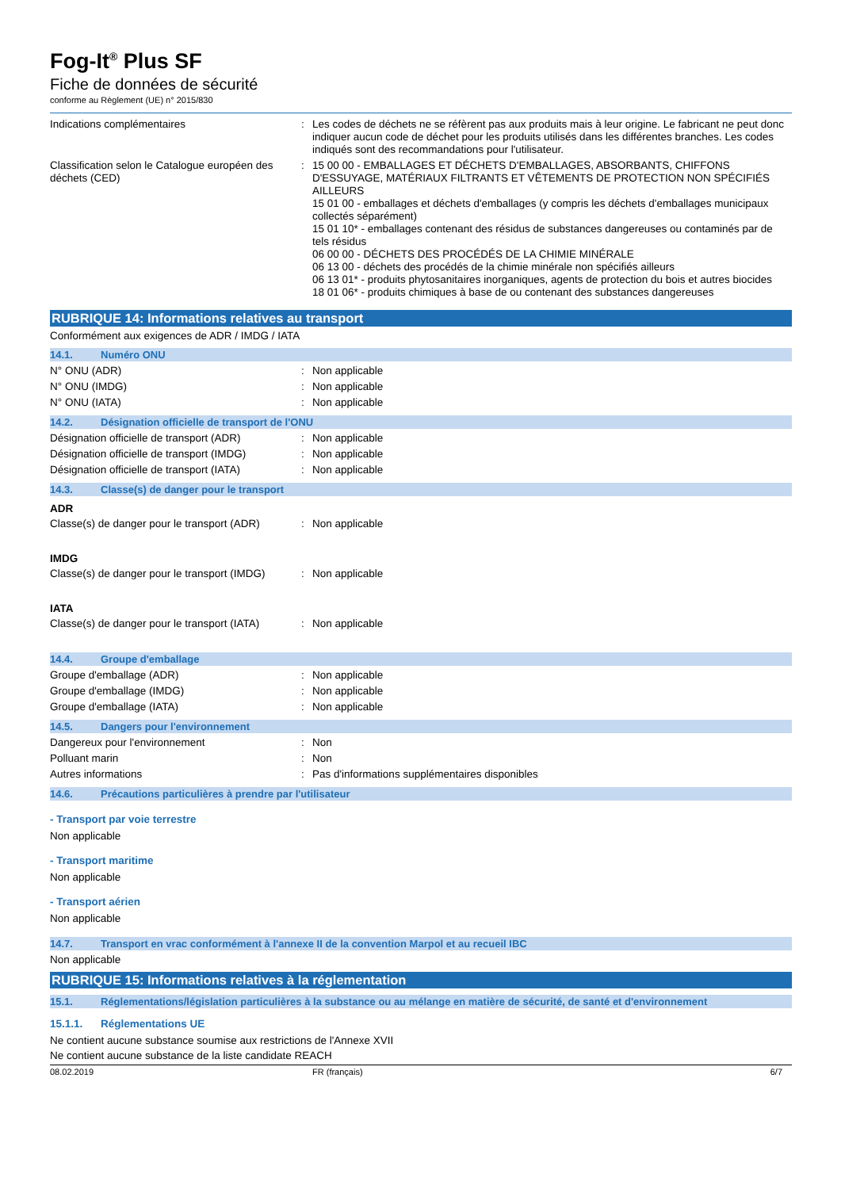Fog-It<sup>®</sup> Plus SF
Fiche de données de sécurité
conforme au Règlement (UE) n° 2015/830
Indications complémentaires : Les codes de déchets ne se réfèrent pas aux produits mais à leur origine. Le fabricant ne peut donc indiquer aucun code de déchet pour les produits utilisés dans les différentes branches. Les codes indiqués sont des recommandations pour l'utilisateur.
Classification selon le Catalogue européen des déchets (CED)
: 15 00 00 - EMBALLAGES ET DÉCHETS D'EMBALLAGES, ABSORBANTS, CHIFFONS D'ESSUYAGE, MATÉRIAUX FILTRANTS ET VÊTEMENTS DE PROTECTION NON SPÉCIFIÉS AILLEURS
15 01 00 - emballages et déchets d'emballages (y compris les déchets d'emballages municipaux collectés séparément)
15 01 10* - emballages contenant des résidus de substances dangereuses ou contaminés par de tels résidus
06 00 00 - DÉCHETS DES PROCÉDÉS DE LA CHIMIE MINÉRALE
06 13 00 - déchets des procédés de la chimie minérale non spécifiés ailleurs
06 13 01* - produits phytosanitaires inorganiques, agents de protection du bois et autres biocides
18 01 06* - produits chimiques à base de ou contenant des substances dangereuses
RUBRIQUE 14: Informations relatives au transport
Conformément aux exigences de ADR / IMDG / IATA
14.1. Numéro ONU
N° ONU (ADR) : Non applicable
N° ONU (IMDG) : Non applicable
N° ONU (IATA) : Non applicable
14.2. Désignation officielle de transport de l'ONU
Désignation officielle de transport (ADR)
: Non applicable
Désignation officielle de transport (IMDG)
: Non applicable
Désignation officielle de transport (IATA)
: Non applicable
14.3. Classe(s) de danger pour le transport
ADR
Classe(s) de danger pour le transport (ADR)
: Non applicable
IMDG
Classe(s) de danger pour le transport (IMDG)
: Non applicable
IATA
Classe(s) de danger pour le transport (IATA)
: Non applicable
14.4. Groupe d'emballage
Groupe d'emballage (ADR) : Non applicable
Groupe d'emballage (IMDG) : Non applicable
Groupe d'emballage (IATA) : Non applicable
14.5. Dangers pour l'environnement
Dangereux pour l'environnement : Non
Polluant marin : Non
Autres informations : Pas d'informations supplémentaires disponibles
14.6. Précautions particulières à prendre par l'utilisateur
- Transport par voie terrestre
Non applicable
- Transport maritime
Non applicable
- Transport aérien
Non applicable
14.7. Transport en vrac conformément à l'annexe II de la convention Marpol et au recueil IBC
Non applicable
RUBRIQUE 15: Informations relatives à la réglementation
15.1. Réglementations/législation particulières à la substance ou au mélange en matière de sécurité, de santé et d'environnement
15.1.1. Réglementations UE
Ne contient aucune substance soumise aux restrictions de l'Annexe XVII
Ne contient aucune substance de la liste candidate REACH
08.02.2019 FR (français) 6/7